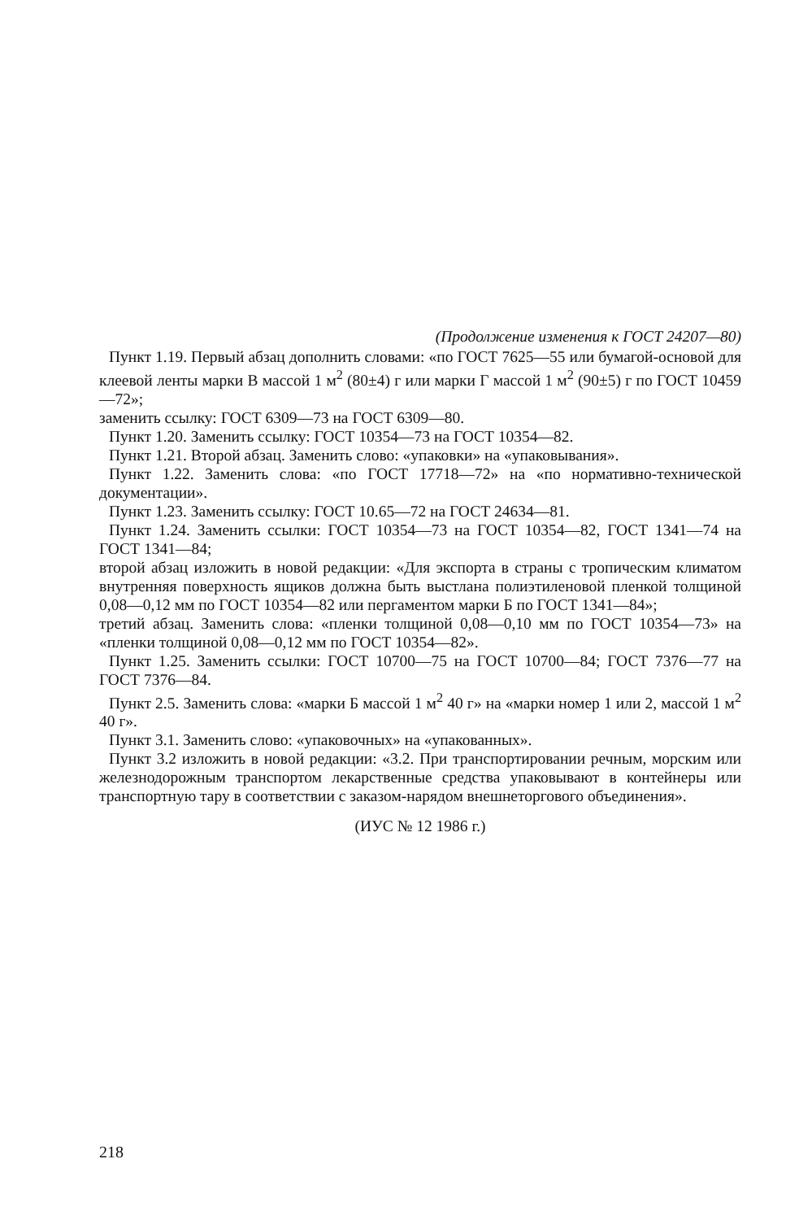(Продолжение изменения к ГОСТ 24207—80)
Пункт 1.19. Первый абзац дополнить словами: «по ГОСТ 7625—55 или бумагой-основой для клеевой ленты марки В массой 1 м<sup>2</sup> (80±4) г или марки Г массой 1 м<sup>2</sup> (90±5) г по ГОСТ 10459—72»;
заменить ссылку: ГОСТ 6309—73 на ГОСТ 6309—80.
Пункт 1.20. Заменить ссылку: ГОСТ 10354—73 на ГОСТ 10354—82.
Пункт 1.21. Второй абзац. Заменить слово: «упаковки» на «упаковывания».
Пункт 1.22. Заменить слова: «по ГОСТ 17718—72» на «по нормативно-технической документации».
Пункт 1.23. Заменить ссылку: ГОСТ 10.65—72 на ГОСТ 24634—81.
Пункт 1.24. Заменить ссылки: ГОСТ 10354—73 на ГОСТ 10354—82, ГОСТ 1341—74 на ГОСТ 1341—84;
второй абзац изложить в новой редакции: «Для экспорта в страны с тропическим климатом внутренняя поверхность ящиков должна быть выстлана полиэтиленовой пленкой толщиной 0,08—0,12 мм по ГОСТ 10354—82 или пергаментом марки Б по ГОСТ 1341—84»;
третий абзац. Заменить слова: «пленки толщиной 0,08—0,10 мм по ГОСТ 10354—73» на «пленки толщиной 0,08—0,12 мм по ГОСТ 10354—82».
Пункт 1.25. Заменить ссылки: ГОСТ 10700—75 на ГОСТ 10700—84; ГОСТ 7376—77 на ГОСТ 7376—84.
Пункт 2.5. Заменить слова: «марки Б массой 1 м<sup>2</sup> 40 г» на «марки номер 1 или 2, массой 1 м<sup>2</sup> 40 г».
Пункт 3.1. Заменить слово: «упаковочных» на «упакованных».
Пункт 3.2 изложить в новой редакции: «3.2. При транспортировании речным, морским или железнодорожным транспортом лекарственные средства упаковывают в контейнеры или транспортную тару в соответствии с заказом-нарядом внешнеторгового объединения».
(ИУС № 12 1986 г.)
218